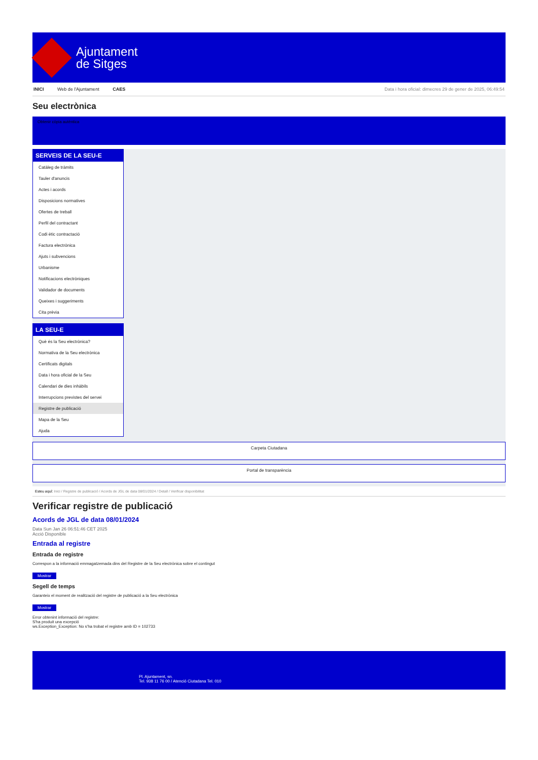Ajuntament
de Sitges
INICI Web de l'Ajuntament CAES
Data i hora oficial: dimecres 29 de gener de 2025, 06:49:54
Seu electrònica
Obtenir còpia autèntica
SERVEIS DE LA SEU-E
Catàleg de tràmits
Tauler d'anuncis
Actes i acords
Disposicions normatives
Ofertes de treball
Perfil del contractant
Codi ètic contractació
Factura electrònica
Ajuts i subvencions
Urbanisme
Notificacions electròniques
Validador de documents
Queixes i suggeriments
Cita prèvia
LA SEU-E
Què és la Seu electrònica?
Normativa de la Seu electrònica
Certificats digitals
Data i hora oficial de la Seu
Calendari de dies inhàbils
Interrupcions previstes del servei
Registre de publicació
Mapa de la Seu
Ajuda
Carpeta Ciutadana
Portal de transparència
Esteu aquí: Inici / Registre de publicació / Acords de JGL de data 08/01/2024 / Detall / Verificar disponibilitat
Verificar registre de publicació
Acords de JGL de data 08/01/2024
Data Sun Jan 26 06:51:46 CET 2025
Acció Disponible
Entrada al registre
Entrada de registre
Correspon a la informació emmagatzemada dins del Registre de la Seu electrònica sobre el contingut
Mostrar
Segell de temps
Garanteix el moment de realització del registre de publicació a la Seu electrònica
Mostrar
Error obtenint informació del registre:
S'ha produit una excepció
ws.Exception_Exception: No s'ha trobat el registre amb ID = 102733
Pl. Ajuntament, sn.
Tel. 938 11 76 00 / Atenció Ciutadana Tel. 010